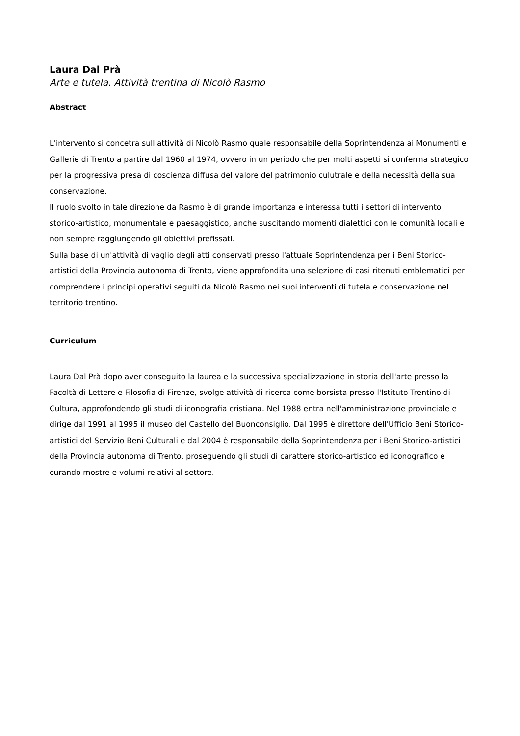Laura Dal Prà
Arte e tutela. Attività trentina di Nicolò Rasmo
Abstract
L'intervento si concetra sull'attività di Nicolò Rasmo quale responsabile della Soprintendenza ai Monumenti e Gallerie di Trento a partire dal 1960 al 1974, ovvero in un periodo che per molti aspetti si conferma strategico per la progressiva presa di coscienza diffusa del valore del patrimonio culutrale e della necessità della sua conservazione.
Il ruolo svolto in tale direzione da Rasmo è di grande importanza e interessa tutti i settori di intervento storico-artistico, monumentale e paesaggistico, anche suscitando momenti dialettici con le comunità locali e non sempre raggiungendo gli obiettivi prefissati.
Sulla base di un'attività di vaglio degli atti conservati presso l'attuale Soprintendenza per i Beni Storico-artistici della Provincia autonoma di Trento, viene approfondita una selezione di casi ritenuti emblematici per comprendere i principi operativi seguiti da Nicolò Rasmo nei suoi interventi di tutela e conservazione nel territorio trentino.
Curriculum
Laura Dal Prà dopo aver conseguito la laurea e la successiva specializzazione in storia dell'arte presso la Facoltà di Lettere e Filosofia di Firenze, svolge attività di ricerca come borsista presso l'Istituto Trentino di Cultura, approfondendo gli studi di iconografia cristiana. Nel 1988 entra nell'amministrazione provinciale e dirige dal 1991 al 1995 il museo del Castello del Buonconsiglio. Dal 1995 è direttore dell'Ufficio Beni Storico-artistici del Servizio Beni Culturali e dal 2004 è responsabile della Soprintendenza per i Beni Storico-artistici della Provincia autonoma di Trento, proseguendo gli studi di carattere storico-artistico ed iconografico e curando mostre e volumi relativi al settore.